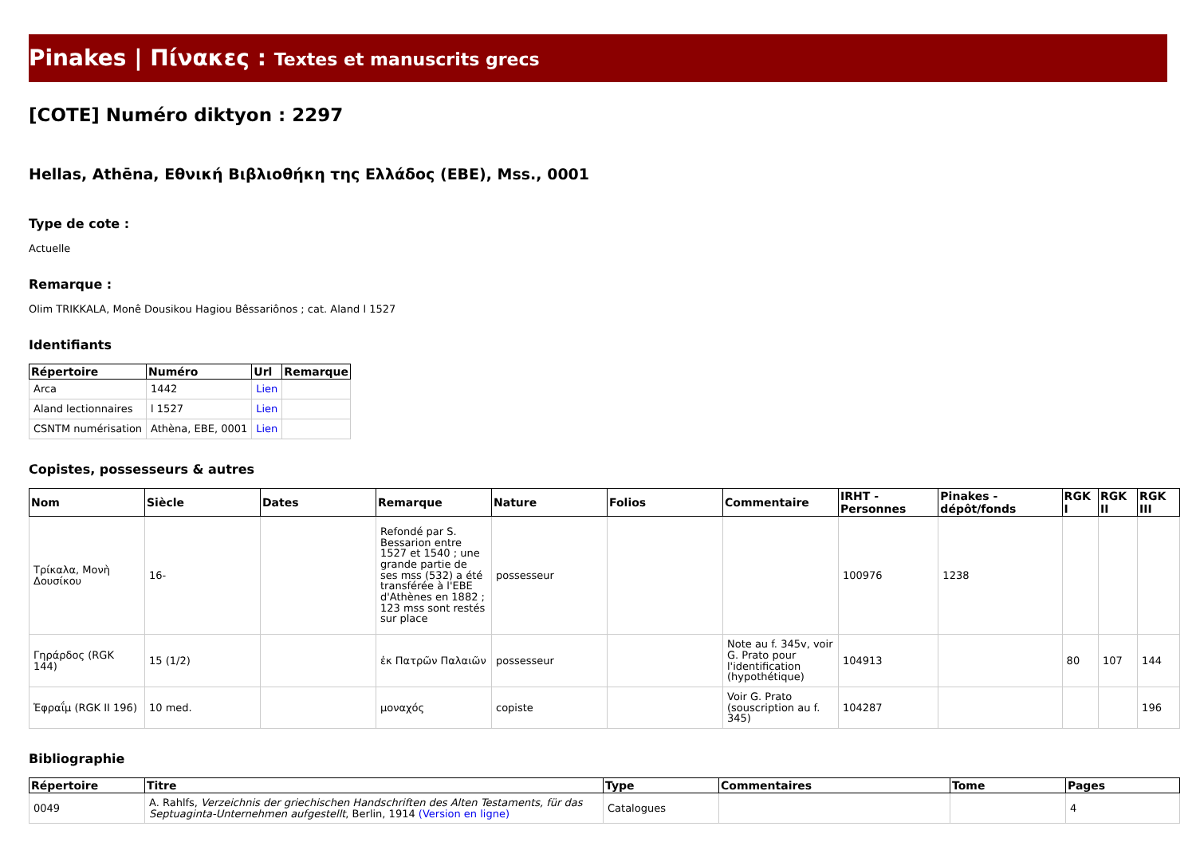Pinakes | Πίνακες : Textes et manuscrits grecs
[COTE] Numéro diktyon : 2297
Hellas, Athēna, Εθνική Βιβλιοθήκη της Ελλάδος (EBE), Mss., 0001
Type de cote :
Actuelle
Remarque :
Olim TRIKKALA, Monê Dousikou Hagiou Bêssariônos ; cat. Aland l 1527
Identifiants
| Répertoire | Numéro | Url | Remarque |
| --- | --- | --- | --- |
| Arca | 1442 | Lien | |
| Aland lectionnaires | l 1527 | Lien | |
| CSNTM numérisation | Athèna, EBE, 0001 | Lien | |
Copistes, possesseurs & autres
| Nom | Siècle | Dates | Remarque | Nature | Folios | Commentaire | IRHT - Personnes | Pinakes - dépôt/fonds | RGK I | RGK II | RGK III |
| --- | --- | --- | --- | --- | --- | --- | --- | --- | --- | --- | --- |
| Τρίκαλα, Μονὴ Δουσίκου | 16- | | Refondé par S. Bessarion entre 1527 et 1540 ; une grande partie de ses mss (532) a été transférée à l'EBE d'Athènes en 1882 ; 123 mss sont restés sur place | possesseur | | | 100976 | 1238 | | | |
| Γηράρδος (RGK 144) | 15 (1/2) | | ἐκ Πατρῶν Παλαιῶν | possesseur | | Note au f. 345v, voir G. Prato pour l'identification (hypothétique) | 104913 | | 80 | 107 | 144 |
| Ἐφραΐμ (RGK II 196) | 10 med. | | μοναχός | copiste | | Voir G. Prato (souscription au f. 345) | 104287 | | | | 196 |
Bibliographie
| Répertoire | Titre | Type | Commentaires | Tome | Pages |
| --- | --- | --- | --- | --- | --- |
| 0049 | A. Rahlfs, Verzeichnis der griechischen Handschriften des Alten Testaments, für das Septuaginta-Unternehmen aufgestellt , Berlin, 1914 (Version en ligne) | Catalogues | | | 4 |